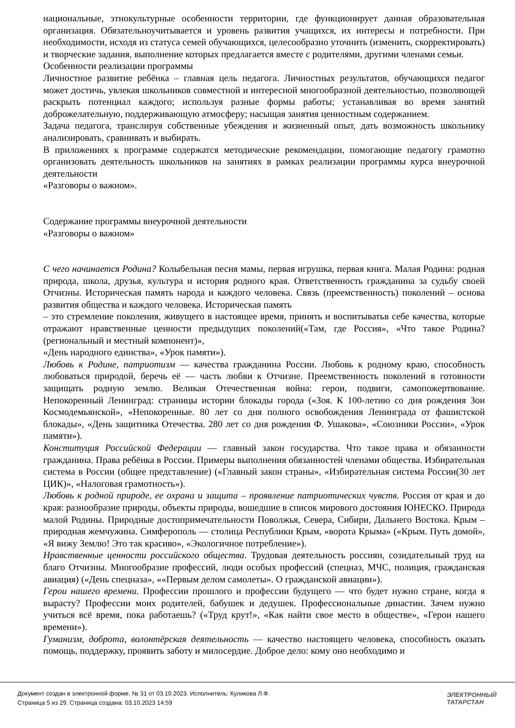национальные, этнокультурные особенности территории, где функционирует данная образовательная организация. Обязательноучитывается и уровень развития учащихся, их интересы и потребности. При необходимости, исходя из статуса семей обучающихся, целесообразно уточнить (изменить, скорректировать) и творческие задания, выполнение которых предлагается вместе с родителями, другими членами семьи.
Особенности реализации программы
Личностное развитие ребёнка – главная цель педагога. Личностных результатов, обучающихся педагог может достичь, увлекая школьников совместной и интересной многообразной деятельностью, позволяющей раскрыть потенциал каждого; используя разные формы работы; устанавливая во время занятий доброжелательную, поддерживающую атмосферу; насыщая занятия ценностным содержанием.
Задача педагога, транслируя собственные убеждения и жизненный опыт, дать возможность школьнику анализировать, сравнивать и выбирать.
В приложениях к программе содержатся методические рекомендации, помогающие педагогу грамотно организовать деятельность школьников на занятиях в рамках реализации программы курса внеурочной деятельности
«Разговоры о важном».
Содержание программы внеурочной деятельности
«Разговоры о важном»
С чего начинается Родина? Колыбельная песня мамы, первая игрушка, первая книга. Малая Родина: родная природа, школа, друзья, культура и история родного края. Ответственность гражданина за судьбу своей Отчизны. Историческая память народа и каждого человека. Связь (преемственность) поколений – основа развития общества и каждого человека. Историческая память
– это стремление поколения, живущего в настоящее время, принять и воспитыватьв себе качества, которые отражают нравственные ценности предыдущих поколений(«Там, где Россия», «Что такое Родина? (региональный и местный компонент)»,
«День народного единства», «Урок памяти»).
Любовь к Родине, патриотизм — качества гражданина России. Любовь к родному краю, способность любоваться природой, беречь её — часть любви к Отчизне. Преемственность поколений в готовности защищать родную землю. Великая Отечественная война: герои, подвиги, самопожертвование. Непокоренный Ленинград: страницы истории блокады города («Зоя. К 100-летию со дня рождения Зои Космодемьянской», «Непокоренные. 80 лет со дня полного освобождения Ленинграда от фашистской блокады», «День защитника Отечества. 280 лет со дня рождения Ф. Ушакова», «Союзники России», «Урок памяти»).
Конституция Российской Федерации — главный закон государства. Что такое права и обязанности гражданина. Права ребёнка в России. Примеры выполнения обязанностей членами общества. Избирательная система в России (общее представление) («Главный закон страны», «Избирательная система России(30 лет ЦИК)», «Налоговая грамотность»).
Любовь к родной природе, ее охрана и защита – проявление патриотических чувств. Россия от края и до края: разнообразие природы, объекты природы, вошедшие в список мирового достояния ЮНЕСКО. Природа малой Родины. Природные достопримечательности Поволжья, Севера, Сибири, Дальнего Востока. Крым – природная жемчужина. Симферополь — столица Республики Крым, «ворота Крыма» («Крым. Путь домой», «Я вижу Землю! Это так красиво», «Экологичное потребление»).
Нравственные ценности российского общества. Трудовая деятельность россиян, созидательный труд на благо Отчизны. Многообразие профессий, люди особых профессий (спецназ, МЧС, полиция, гражданская авиация) («День спецназа», ««Первым делом самолеты». О гражданской авиации»).
Герои нашего времени. Профессии прошлого и профессии будущего — что будет нужно стране, когда я вырасту? Профессии моих родителей, бабушек и дедушек. Профессиональные династии. Зачем нужно учиться всё время, пока работаешь? («Труд крут!», «Как найти свое место в обществе», «Герои нашего времени»).
Гуманизм, доброта, волонтёрская деятельность — качество настоящего человека, способность оказать помощь, поддержку, проявить заботу и милосердие. Доброе дело: кому оно необходимо и
Документ создан в электронной форме. № 31 от 03.10.2023. Исполнитель: Куликова Л.Ф.
Страница 5 из 29. Страница создана: 03.10.2023 14:59
ЭЛЕКТРОННЫЙ
ТАТАРСТАН